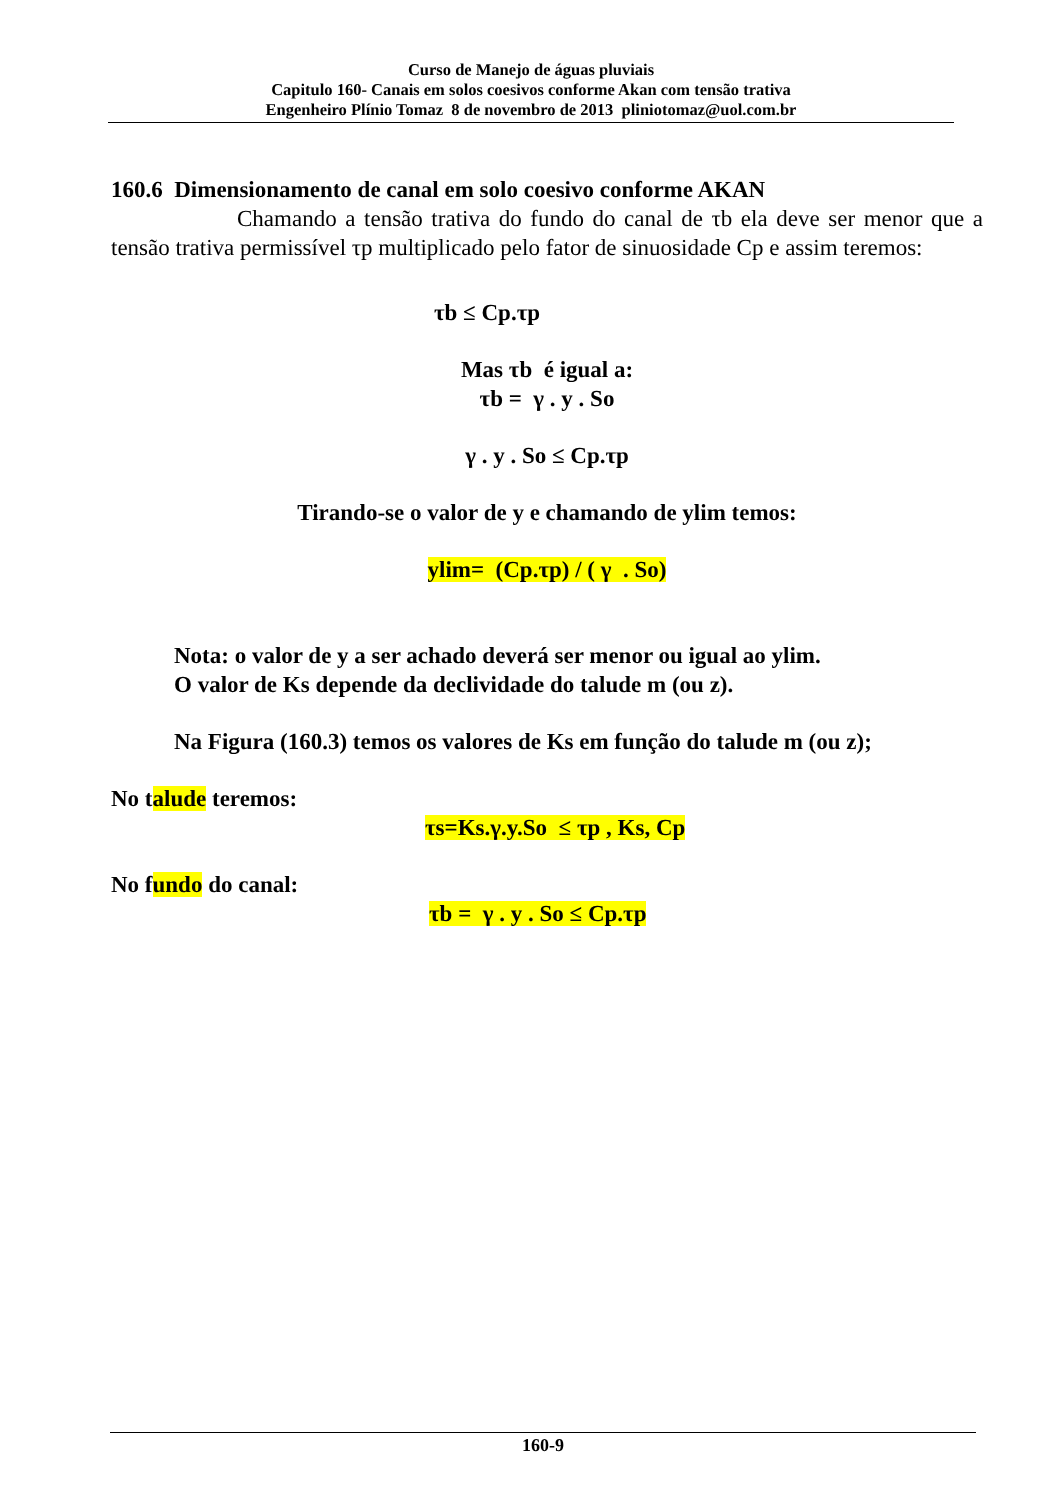Curso de Manejo de águas pluviais
Capitulo 160- Canais em solos coesivos conforme Akan com tensão trativa
Engenheiro Plínio Tomaz 8 de novembro de 2013 pliniotomaz@uol.com.br
160.6 Dimensionamento de canal em solo coesivo conforme AKAN
Chamando a tensão trativa do fundo do canal de τb ela deve ser menor que a tensão trativa permissível τp multiplicado pelo fator de sinuosidade Cp e assim teremos:
τb ≤ Cp.τp
Mas τb é igual a:
τb = γ . y . So
γ . y . So ≤ Cp.τp
Tirando-se o valor de y e chamando de ylim temos:
ylim= (Cp.τp) / ( γ . So)
Nota: o valor de y a ser achado deverá ser menor ou igual ao ylim.
O valor de Ks depende da declividade do talude m (ou z).
Na Figura (160.3) temos os valores de Ks em função do talude m (ou z);
No talude teremos:
τs=Ks.γ.y.So ≤ τp , Ks, Cp
No fundo do canal:
τb = γ . y . So ≤ Cp.τp
160-9